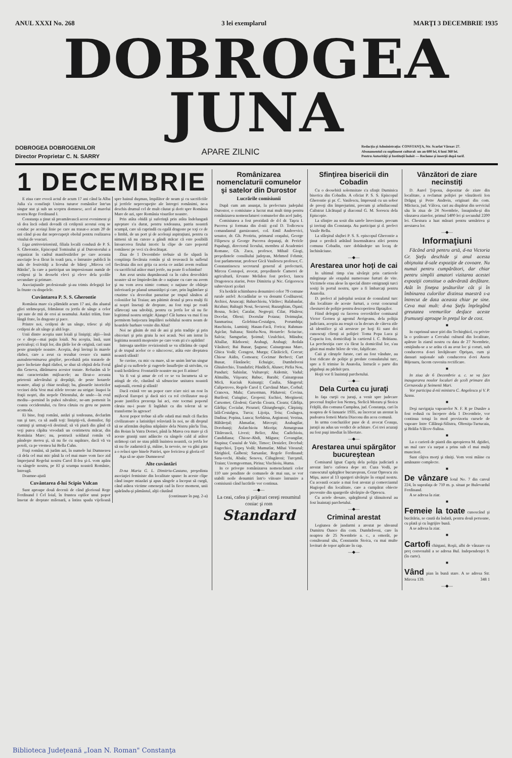ANUL XXXI No. 268 3 lei exemplarul MARŢI 3 DECEMBRIE 1935
DOBROGEA JUNA
DOBROGEA DOBROGENILOR
Director Proprietar C. N. SARRY
APARE ZILNIC
Redacţia şi Administraţia: CONSTANŢA, Str. Scarlat Vârnav 27.
Abonamentul cu supliment cultural: un an 600 lei, 6 luni 360 lei.
Pentru Autorităţi şi Instituţii îndoit — Reclame şi inserţii după tarif.
1 DECEMBRIE
E ziua care evocă actul de acum 17 ani când la Alba Julia s'a consfinţit Unirea tuturor românilor într'un singur stat şi sub un sceptru domnesc, acel al marelui nostru Rege Ferdinand I.
Constanţa a ţinut să preamărească acest eveniment şi să dea încă odată dovadă că cetăţenii acestui oraş se conduc pe aceiaşi linie pe care au trasat-o acum 20 de ani când şi-au dat neprecupeţit obolul pentru realizarea visului de veacuri.
Liga antirevizionistă, filiala locală condusă de P. S. S. Gherontie, Episcopul Tomisului şi al Durostorului a organizat în cadrul manifestărilor pe care aceasta asociaţie le-a făcut în toată ţara, o întrunire publică în sala de festivităţi a liceului de băieţi „Mircea cel Bătrân", la care a participat un impresionant număr de cetăţeni şi în deosebi elevi şi eleve dela şcolile secundare şi primare.
Asociaţiunile profesionale şi-au trimis delegaţii lor în frunte cu drapelele.
Cuvântarea P. S. S. Gherontie
România mare s'a plămădit acum 17 ani, din aluatul gliei strămoşeşti, frământat cu jertfa de sânge a celor opt sute de mii de eroi ai neamului. Astăzi trăim, frate lângă frate, în dragoste şi pace.
Printre noi, cetăţeni de un sânge, trăesc şi alţi cetăţeni de alt sânge şi altă lege.
Unii dintre aceştia sunt loiali şi liniştiţi; alţii—însă ce e drept—mai puţin loiali. Nu aceştia, însă, sunt periculoşi; ci fraţii lor, din ţările lor de origină, cari sunt peste graniţele noastre. Aceştia, deşi învinşi în marele război, care a avut ca rezultat ceeace s'a numit autodeterminarea ginţilor, pecetluită prin tratatele de pace încheiate după război, se sbat să obţină dela Forul din Geneva, dărâmarea acestor tratate. Refuzăm să le mai caracterizăm mijloacele; au făcut-o aceasta prietenii adevărului şi dreptăţii, de peste hotarele noastre, aliaţi şi chiar nealiaţi; ba, glasurile istoricilor vecinei dela Vest mai zilele trecute au strigat: înapoi la fraţii noştri, din stepele Orientului, de unde—în evul mediu—pornind în puhoi năvalnic, ne-am pomenit în coasta occidentului, cu firea căruia cu greu ne putem acomoda.
Ei bine, fraţi români, astăzi şi totdeauna, declarăm sus şi tare, ca să audă toţi: liniştiţi-vă, domnilor, fiţi cuminţi şi urmaţi-vă destinul; să vă piară din gând că veţi putea căpăta vreodată un centimetru măcar, din România Mare; nu, pentrucă soldatul român vă pândeşte mereu şi, să nu fie cu supărare, dacă vă va potoli, ca pe vremea lui Bella Cuhn.
Fraţi români, să jurăm azi, în numele lui Dumnezeu că dela cel mai mic până la cel mai mare vom face zid împrejurul Regelui nostru Carol II-lea şi-L vom apăra cu sângele nostru, pe El şi scumpa noastră Românie, întreagă.
Doamne-ajută
Cuvântarea d-lui Scipio Vulcan
Sunt aproape două decenii de când gloriosul Rege Ferdinand I Cel loial, în fruntea oştilor unui popor însetat de dreptate milenară, a întins spada vijelioasă spre hainul duşman, împilător de neam şi cu sacrificiile şi jertfele neprecupeţite ale întregei românimi, ne-a deschis drumul cel de mult căutat şi dorit spre România Mare de azi, spre România visurilor noastre.
Prin atâta obidă şi suferinţă prin atâta îndelungată aşteptare s'a durat, pentru totdeauna, patria noastră scumpă, care să cuprindă cu egală dragoste pe toţi ce de o limbă, de un port şi de aceleaşi aspiraţiuni, pentru ca nimeni să nu cuteze a gândi măcar că este posibilă întoarcerea firului istoric la clipe de care poporul românesc pe veci s'a descătuşat.
Ziua de 1 Decembrie trebuie să fie săpată în conştiinţa fiecăruia român şi să trezească în sufletul fiecăruia din noi grija ca aceia ce astăzi avem realizat cu sacrificiul atâtor mari jertfe, nu poate fi schimbat!
Am avut ursita duşmănoasă ca în calea desvoltării noastre să ne împiedecăm de o naţiune cu care nu avem şi nu vom avea nimic comun; o naţiune de obârşie inferioară pe planul umanităţei şi care, prin îngâmfare şi cruzime s'a desvoltat parazitar pe trupul sănătos al coloniilor lui Traian; am pătimit destul şi prea mulţi fii ai noştri însetaţi de dreptate, au fost traşi pe roată sfârtecaţi sau sdrobiţi, pentru ca jertfa lor să nu fie legitimul nostru strigăt: Ajunge! Cât lumea va mai fi nu permitem batjocura împilărei nobilului nostru neam de hoardele barbare venite din Altai!
Noi ne găsim de mii de ani şi prin tradiţie şi prin obiceiuri şi prin graiu la noi acasă. Noi am intrat în legitima noastră moştenire pe care vom şti s'o apărăm!
Intreaga uneltire revizionistă se va sfărâma de capul şi de trupul acelor ce o născocesc, atâta este dreptatea noastră sfântă!
Se cuvine, cu mic cu mare, să ne unim într'un singur gând şi cu sufletele şi cugetele însufleţite să strivăm, cu toată hotărârea: Frontariile noastre nu pot fi atinse!
Va fi vai şi amar de cel ce se va încumeta să se atingă de ele, căutând să sdruncine unitatea noastră naţională, eternă şi sfântă!
Dacă există vre un popor care n'are nici un rost în mijlocul Europei şi dacă nici ca rol civilizator nu-şi poate justifica prezenţa lui aci, este tocmai poporul căruia nu-i poate fi îngăduit ca din tolerat să se transforme în agresor!
Acest popor trebue să afle odată mai mult că flacăra civilizatoare a latinităţei reînviată în noi, ne dă dreptul să ne afirmăm deplina stăpânire dela Nistru pân'la Tisa, din Boian la Vatra Dornei, până la Marea cea mare şi că aceste graniţi sunt adâncite cu sângele cald al atâtor strămoşi cari ne stau pildă înaintea noastră, ca jertfa lor să nu fie zadarnică şi, mâine, la nevoie, ne va găsi gata a o reînoi spre binele Patriei, spre fericirea şi gloria ei!
Aşa să ne ajute Dumnezeu!
Alte cuvântări
D-na Maria G. L. Dimitriu-Castano, preşedinta asociaţiei feministe din localitate spune: In aceste clipe când inspre miazăzi şi apus sângele a început să curgă, când atâtea victime omeneşti cad în fiece moment, unii apărându-şi pământul, alţii căutând
(continuare în pag. 2-a)
Românizarea nomenclaturii comunelor şi satelor din Durostor
Lucrările comisiunii
După cum am anunţat, la prefectura judeţului Durostor, o comisiune a lucrat mai mult timp pentru românizarea nomenclaturei comunelor din acel judeţ.
Comisiunea a fost prezidată de d-l dr. Taşcu I. Pucerea şi formata din d-nii: g-ral D. Todicescu comandantul garnizoanei, col. Emil Andreevici, senator, dr. Gh. Protiriu, primarul oraşului, George Filipescu şi George Pucerea deputaţi, dr. Pericle Papahagi, directorul liceului, membru al Academiei Romane, Gh. Zuca, profesor, Mihail Giogi, preşedintele consiliului judeţean, Mehmed Fehmir, fost parlamentar, profesor Gică Vasilescu profesor, C. Constantinescu secretarul general al prefecturii, Mircea Costopol, avocat, preşedintele Camerei de agricultură, Ervante Melidon fost prefect, Iancu Dragotescu ziarist, Petre Dimitriu şi Nic. Grigorescu subrevizori şcolari
S'a hotărât schimbarea denumirei celor 79 comune rurale astfel: Accadânlar se va denumi Coslăuzeni; Atchioi, Aruncaţi; Babarchioiu, Vărătec; Balabanlar, Ba'aban; Baltagii Noui, Secureni; Bazarghian, Oşani; Bosna, Scăei; Caralar, Negreşti; Cilar, Păsărea; Docelar, Olteni; Doorular Poiana; Doimuşlar, Sanmarina; Golebina-Cestalgea, Porumbiţa; Haschioiu, Luminiţ; Hasan-Facă, Ferica; Rahman-Aşiclar, Sultana; Sinirlu-Nou, Hotarele: Soiuciuc, Salcia; Samgurlar, Şoimul; Uzulchioi, Măndra; Altaîlar, Războeni; Arabagi, Arabagi; Avdala Vânători; Bai Bunar, Şaguna; Cainargeaua Mare, Ghica Vodă; Coragest, Murga; Căzăicicli, Corcut; Chiose Aidin, Comoara; Cocimar Berbeci; Curt Bunar, Fântânele; Echuigic, Dumbrăveni Ghiulerchio, Trandafiri; Păndăcli, Alunet; Pirlia Nou, Panduri; Sahinlar, Vultureşti; Aidemir, Vadul; Almalău, Viişoara; Babuc, Barabi; Cainargeaua Mică, Kuciuk Kainargi; Caulia, Săngerul; Calipetrovo, Regele Carol I; Carvănul Mare, Corbul; Cranova, Malu; Carsorman, Pădureni; Covina, Burileni; Cuiugiuc, Gropeni; Eschioi, Mergineni; Carsomer, Glodeni; Garvăn Cioara, Cioara; Gărliţa, Gârliţa; Cocialar, Picurari; Ghiurghengic, Cârpiniş; lalâ-Cestalgea, Turca; Lijoiţa, Teiu; Coslugea, Dadina; Popina, Lunca; Srebărna, Argintoni; Vetrina, Băltăreţul; Ahmatlar, Mirceşti; Arabagilar, Dorobanţi; Asfatchioiu Mioriţa; Atmatgeaua Tătărească, Livezi; Belicr, Aba; Cadichioiu, Candidiana; Chiose-Abdi, Măgura; Covangilar, Stupina; Cusuiul de Vale, Timoc; Denizler, Decebal; Eugechioi, Ţepeş Vodă; Mamutlar, Mihai Viteazul; Sărighiol, Galbeni; Sarsanlar, Regele Ferdinand; Satu-vechi, Abala; Senova, Călugăreni; Turcşmil, Traian; Uzemgeorman, Pirina; Vischioiu, Huma.
In ce priveşte românizarea nomenclaturii celor 110 sate pendinte de comunele de mai sus, se vor stabili noile denumiri într'o viitoare întrunire a comisiunii când lucrările vor continua.
—◆—
La ceai, cafea şi prăjituri cereţi renumitul coniac şi rom
Standard
Sfinţirea bisericii din Cobadin
Cu o deosebită solemnitate s'a sfinţit Duminica biserica din Cobadin. A oficiat P. S. S. Episcopul Gherontie şi pr. C. Vasilescu, împreună cu un sobor de preoţi din împrejurimi, precum şi arhidiaconul Calistrat Lăcătuşul şi diaconul G. M. Sorescu dela Episcopie.
La sfinţire au sosit din satele învecinate, precum şi invitaţi din Constanţa. Au participat şi d. prefect Vasile Bellu.
La sfârşitul slujbei P. S. S. episcopul Gherontie a ţinut o predică arătând însemnătatea zilei pentru comuna Cobadin, care dobândeşte un locaş de închinăciune.
—◆—
Arestarea unor hoţi de cai
In ultimul timp s'au săvârşit prin cartierele mărginaşe ale oraşului numeroase furturi de vite. Victimele erau alese în special dintre emigranţii turci sosiţi în portul nostru, spre a fi îmbarcaţi pentru Anatolia.
D. prefect al judeţului sesizat de consulatul turc din localitate de aceste furturi, a cerut concursul chesturei de poliţie pentru descoperirea făptaşilor.
Fiind delegaţi cu facerea cercetărilor comisarul Victor Gornea şi agentul Avrigeanu, dela poliţia judiciara, aceştia au reuşit ca în decurs de câteva zile să identifice şi să aresteze pe hoţi Ei sunt doi cunoscuţi clienţi ai poliţiei: Toma Popa Luca şi Copaciu Ion, domiciliaţi în cartierul I. C. Brătianu. La percheziţia care s'a făcut la domiciliul lor, s'au găsit mai multe bilete de vite, falşificate.
Caii şi căruţele furate, cari au fost vândute, au fost ridicate de poliţie şi predate consulatului turc, spre a fi trimise în Anatolia, întrucât o parte din păgubaşi au părăsit ţara.
Hoţii vor fi înaintaţi parchetului.
—◆—
Dela Curtea cu juraţi
In faţa curţii cu juraţi, a venit spre judecare procesul fraţilor Ion Nemeş, Stelică Moraru şi Stoica Frăţilă, din comuna Cumpăna, jud. Constanţa, cari în noaptea de 6 Ianuarie 1935, au încercat un atentat la pudoarea femeii Maria Diaconu din acea comună.
In urma concluziilor puse de d. avocat Ceauşu, juraţii au adus un verdict de achitare. Cei trei acuzaţi au fost puşi imediat în libertate.
—◆—
Arestarea unui spărgător bucureştean
Comisarul Ignat Capriş dela poliţia judiciară a arestat într'o cafenea depe str. Cuza Vodă, pe cunoscutul spărgător bucureştean, Cezar Oprescu zis Mişu, autor al 13 spargeri săvârşite în oraşul nostru. Cu această ocazie a mai fost arestat şi comerciantul Hagiopol din localitate, care a cumpărat obiecte provenite din spargerile săvârşite de Oprescu.
Cu actele dresate, spărgătorul şi tăinuitorul au fost înaintaţi parchetului.
—◆—
Criminal arestat
Legiunea de jandarmi a arestat pe săteanul Dumitru Oance din com. Dumbrăveni, care în noaptea de 25 Noembrie a. c., a omorât, pe consăteanul său, Constantin Stoica, cu mai multe lovituri de topor aplicate în cap.
—◆—
Vânzători de ziare necinstiţi
D. Aurel Ţeposu, depozitar de ziare din localitate, a reclamat poliţiei pe vânzătorii Ion Drăguţ şi Petre Andrein, originari din com. Măciuca, jud. Vâlcea, cari au dispărut din serviciul său în ziua de 24 Noembrie, însuşindu-şi din vânzarea ziarelor, primul 5400 lei şi secundul 2200 lei. Chestura a luat măsuri pentru urmărirea şi arestarea lor.
—◆—
Informaţiuni
Făcând artă pentru artă, d-na Victoria Gr. Ştefu deschide şi anul acesta obişnuita d-sale expoziţie de covoare. Nu numai pentru cumpărători, dar chiar pentru simplii amatori vizitarea acestei expoziţii constitue o adevărată desfătare. Atât în fineţea ţesăturilor cât şi în îmbinarea culorilor distinsa maestră s-a întrecut de data aceasta chiar pe sine. Ceva mai mult: d-na Ştefu înţelegând greutatea vremurilor desface aceste frumuseţi aproape în preţul lor de cost.
■
In cuprinsul unor ştiri din Techirghiol, cu privire la o şezătoare a Cercului cultural din localitate, apărute în ziarul nostru cu data de 27 Noembrie, omiţându-se a se arăta că au avut loc şi coruri, sub conducerea d-nei învăţătoare Oprişan, cum şi dansuri naţionale sub conducerea d-rei Aneta Băjenaru, facem cuvenita rectificare.
■
In ziua de 6 Decembrie a. c. se va face inaugurarea noulor localuri de şcoli primare din Cernavoda şi Seimenii Mari.
Vor participa d-nii ministru C. Angelescu şi V. P. Sassu.
■
Deşi navigaţia vapoarelor N. F. R pe Dunăre a fost redusă cu începere dela 1 Decembrie, vor continua totuşi în mod provizoriu cursele de vapoare între Călăraşi-Silistra, Olteniţa-Turtucaia, şi Brăila-Vâlcov-Sulina.
■
La o carieră de piatră din apropierea M. dgidiei, un mal care s'a surpat a prins sub el mai mulţi muncitori.
Sunt câţiva morţi şi răniţi. Vom veni mâine cu amănunte complecte.
■
De vânzare lotul No. 7 din careul 224, în suprafaţa de 710 m. p. situat pe Bulevardul Ferdinand.
A se adresa la ziar.
■
Femeie la toate cunoscând şi bucătăria, se caută da îndată, pentru două persoane, cu plată şi cu îngrijire bună.
A se adresa la ziar.
■
Cartofi chirgani, Roşii, albi de vânzare cu preţ convenabil a se adresa Bul. Independenţei 9. (în curte).
■
Vând pian în bună stare. A se adresa Str. Mircea 139. 348 1
—◆—
Biblioteca Judeţeană „Ioan N. Roman" Constanţa